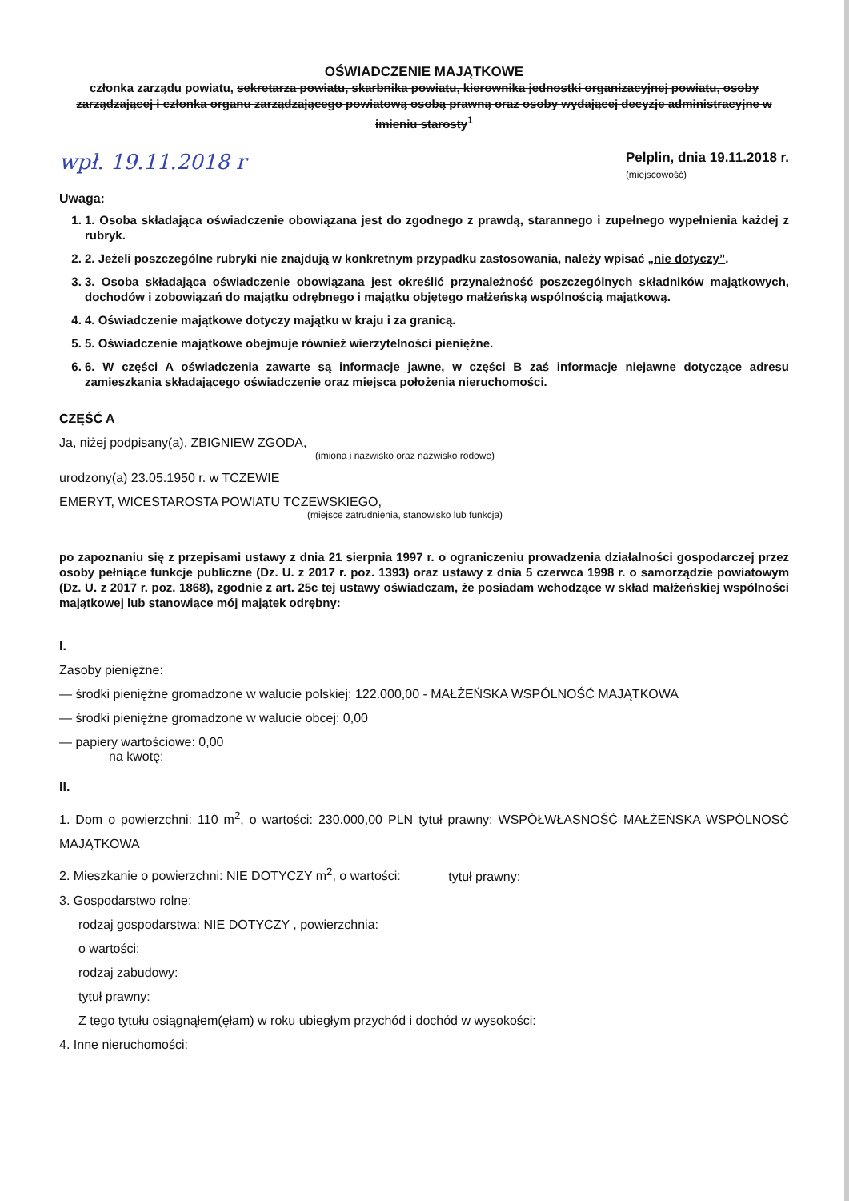OŚWIADCZENIE MAJĄTKOWE
członka zarządu powiatu, sekretarza powiatu, skarbnika powiatu, kierownika jednostki organizacyjnej powiatu, osoby zarządzającej i członka organu zarządzającego powiatową osobą prawną oraz osoby wydającej decyzje administracyjne w imieniu starosty<sup>1</sup>
wpł. 19.11.2018 r
Pelplin, dnia 19.11.2018 r.
(miejscowość)
Uwaga:
1. 1. Osoba składająca oświadczenie obowiązana jest do zgodnego z prawdą, starannego i zupełnego wypełnienia każdej z rubryk.
2. 2. Jeżeli poszczególne rubryki nie znajdują w konkretnym przypadku zastosowania, należy wpisać „nie dotyczy”.
3. 3. Osoba składająca oświadczenie obowiązana jest określić przynależność poszczególnych składników majątkowych, dochodów i zobowiązań do majątku odrębnego i majątku objętego małżeńską wspólnością majątkową.
4. 4. Oświadczenie majątkowe dotyczy majątku w kraju i za granicą.
5. 5. Oświadczenie majątkowe obejmuje również wierzytelności pieniężne.
6. 6. W części A oświadczenia zawarte są informacje jawne, w części B zaś informacje niejawne dotyczące adresu zamieszkania składającego oświadczenie oraz miejsca położenia nieruchomości.
CZĘŚĆ A
Ja, niżej podpisany(a), ZBIGNIEW ZGODA,
(imiona i nazwisko oraz nazwisko rodowe)
urodzony(a) 23.05.1950 r. w TCZEWIE
EMERYT, WICESTAROSTA POWIATU TCZEWSKIEGO,
(miejsce zatrudnienia, stanowisko lub funkcja)
po zapoznaniu się z przepisami ustawy z dnia 21 sierpnia 1997 r. o ograniczeniu prowadzenia działalności gospodarczej przez osoby pełniące funkcje publiczne (Dz. U. z 2017 r. poz. 1393) oraz ustawy z dnia 5 czerwca 1998 r. o samorządzie powiatowym (Dz. U. z 2017 r. poz. 1868), zgodnie z art. 25c tej ustawy oświadczam, że posiadam wchodzące w skład małżeńskiej wspólności majątkowej lub stanowiące mój majątek odrębny:
I.
Zasoby pieniężne:
— środki pieniężne gromadzone w walucie polskiej: 122.000,00 - MAŁŻEŃSKA WSPÓLNOŚĆ MAJĄTKOWA
— środki pieniężne gromadzone w walucie obcej: 0,00
— papiery wartościowe: 0,00
na kwotę:
II.
1. Dom o powierzchni: 110 m<sup>2</sup>, o wartości: 230.000,00 PLN tytuł prawny: WSPÓŁWŁASNOŚĆ MAŁŻEŃSKA WSPÓLNOSĆ MAJĄTKOWA
2. Mieszkanie o powierzchni: NIE DOTYCZY m<sup>2</sup>, o wartości: tytuł prawny:
3. Gospodarstwo rolne:
rodzaj gospodarstwa: NIE DOTYCZY , powierzchnia:
o wartości:
rodzaj zabudowy:
tytuł prawny:
Z tego tytułu osiągnąłem(ęłam) w roku ubiegłym przychód i dochód w wysokości:
4. Inne nieruchomości: